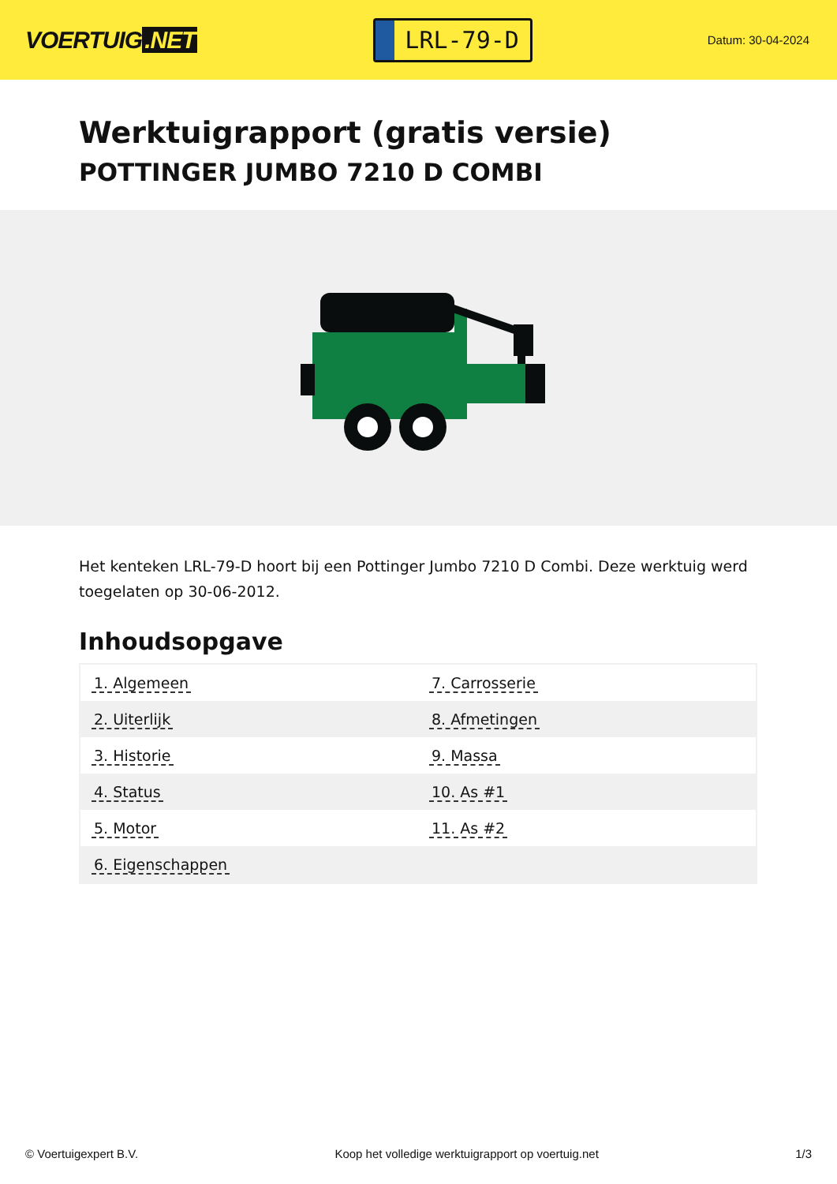VOERTUIG.NET
LRL-79-D
Datum: 30-04-2024
Werktuigrapport (gratis versie)
POTTINGER JUMBO 7210 D COMBI
Het kenteken LRL-79-D hoort bij een Pottinger Jumbo 7210 D Combi. Deze werktuig werd toegelaten op 30-06-2012.
Inhoudsopgave
| 1. Algemeen | 7. Carrosserie |
| 2. Uiterlijk | 8. Afmetingen |
| 3. Historie | 9. Massa |
| 4. Status | 10. As #1 |
| 5. Motor | 11. As #2 |
| 6. Eigenschappen | |
© Voertuigexpert B.V. Koop het volledige werktuigrapport op voertuig.net
1/3